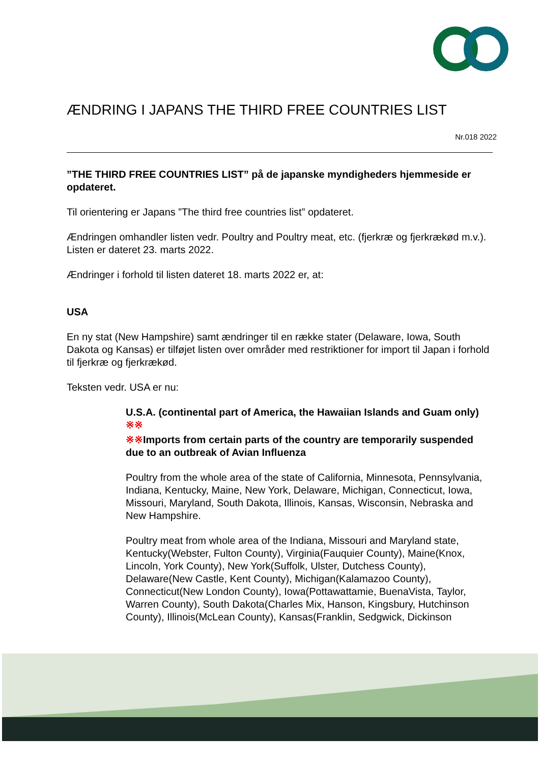ÆNDRING I JAPANS THE THIRD FREE COUNTRIES LIST
Nr.018 2022
”THE THIRD FREE COUNTRIES LIST” på de japanske myndigheders hjemmeside er opdateret.
Til orientering er Japans ”The third free countries list” opdateret.
Ændringen omhandler listen vedr. Poultry and Poultry meat, etc. (fjerkræ og fjerkrækød m.v.). Listen er dateret 23. marts 2022.
Ændringer i forhold til listen dateret 18. marts 2022 er, at:
USA
En ny stat (New Hampshire) samt ændringer til en række stater (Delaware, Iowa, South Dakota og Kansas) er tilføjet listen over områder med restriktioner for import til Japan i forhold til fjerkræ og fjerkrækød.
Teksten vedr. USA er nu:
U.S.A. (continental part of America, the Hawaiian Islands and Guam only) ※※
※※Imports from certain parts of the country are temporarily suspended due to an outbreak of Avian Influenza
Poultry from the whole area of the state of California, Minnesota, Pennsylvania, Indiana, Kentucky, Maine, New York, Delaware, Michigan, Connecticut, Iowa, Missouri, Maryland, South Dakota, Illinois, Kansas, Wisconsin, Nebraska and New Hampshire.
Poultry meat from whole area of the Indiana, Missouri and Maryland state, Kentucky(Webster, Fulton County), Virginia(Fauquier County), Maine(Knox, Lincoln, York County), New York(Suffolk, Ulster, Dutchess County), Delaware(New Castle, Kent County), Michigan(Kalamazoo County), Connecticut(New London County), Iowa(Pottawattamie, BuenaVista, Taylor, Warren County), South Dakota(Charles Mix, Hanson, Kingsbury, Hutchinson County), Illinois(McLean County), Kansas(Franklin, Sedgwick, Dickinson